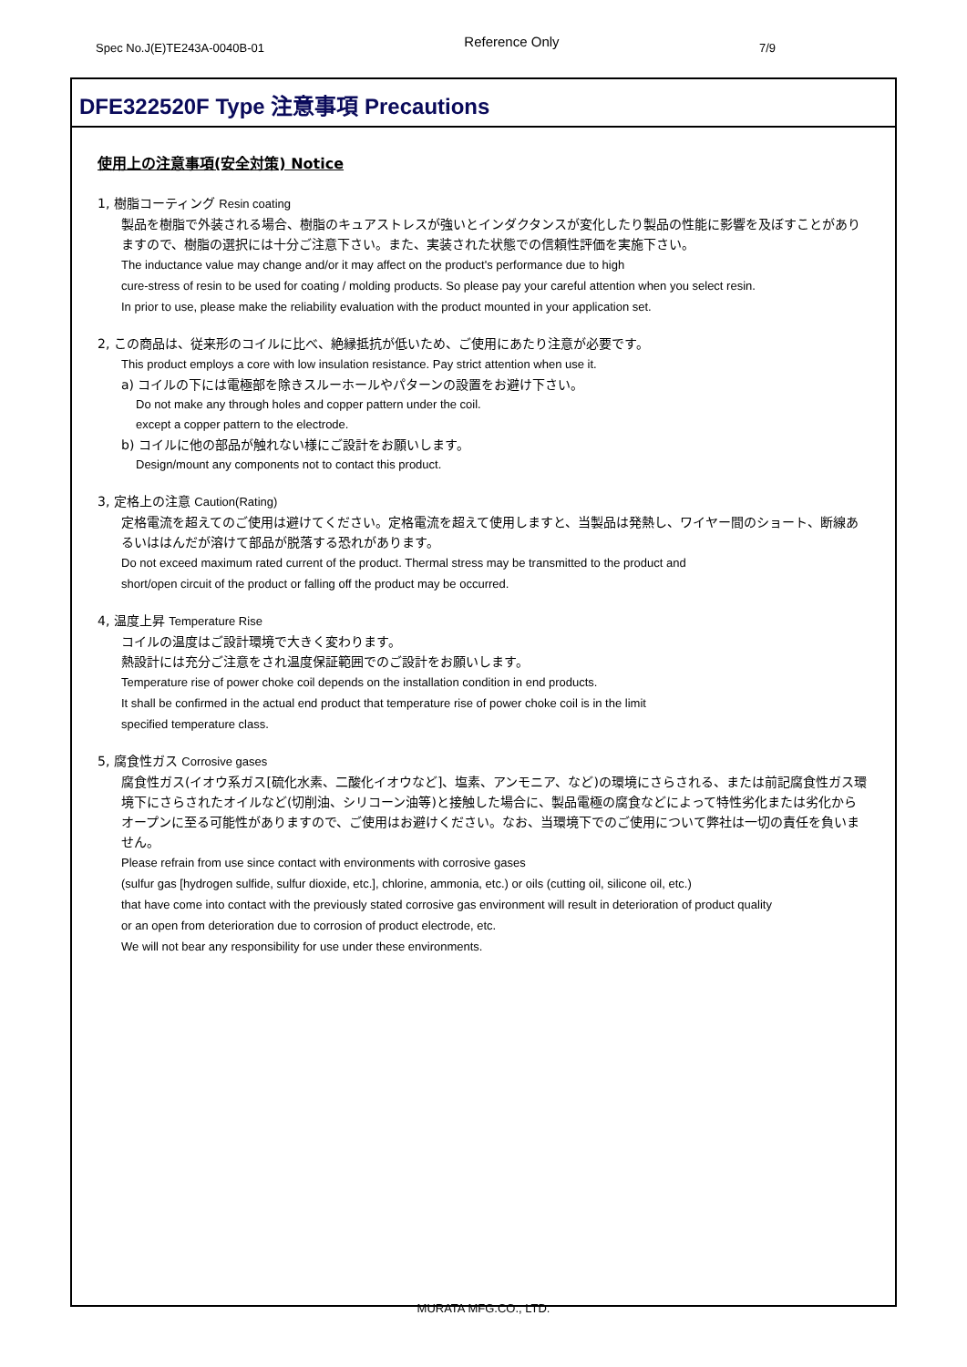Spec No.J(E)TE243A-0040B-01 Reference Only 7/9
DFE322520F Type 注意事項 Precautions
使用上の注意事項(安全対策) Notice
1, 樹脂コーティング Resin coating
製品を樹脂で外装される場合、樹脂のキュアストレスが強いとインダクタンスが変化したり製品の性能に影響を及ぼすことがありますので、樹脂の選択には十分ご注意下さい。また、実装された状態での信頼性評価を実施下さい。
The inductance value may change and/or it may affect on the product's performance due to high
cure-stress of resin to be used for coating / molding products. So please pay your careful attention when you select resin.
In prior to use, please make the reliability evaluation with the product mounted in your application set.
2, この商品は、従来形のコイルに比べ、絶縁抵抗が低いため、ご使用にあたり注意が必要です。
This product employs a core with low insulation resistance. Pay strict attention when use it.
a) コイルの下には電極部を除きスルーホールやパターンの設置をお避け下さい。
Do not make any through holes and copper pattern under the coil.
except a copper pattern to the electrode.
b) コイルに他の部品が触れない様にご設計をお願いします。
Design/mount any components not to contact this product.
3, 定格上の注意 Caution(Rating)
定格電流を超えてのご使用は避けてください。定格電流を超えて使用しますと、当製品は発熱し、ワイヤー間のショート、断線あるいははんだが溶けて部品が脱落する恐れがあります。
Do not exceed maximum rated current of the product. Thermal stress may be transmitted to the product and
short/open circuit of the product or falling off the product may be occurred.
4, 温度上昇 Temperature Rise
コイルの温度はご設計環境で大きく変わります。
熱設計には充分ご注意をされ温度保証範囲でのご設計をお願いします。
Temperature rise of power choke coil depends on the installation condition in end products.
It shall be confirmed in the actual end product that temperature rise of power choke coil is in the limit
specified temperature class.
5, 腐食性ガス Corrosive gases
腐食性ガス(イオウ系ガス[硫化水素、二酸化イオウなど]、塩素、アンモニア、など)の環境にさらされる、または前記腐食性ガス環境下にさらされたオイルなど(切削油、シリコーン油等)と接触した場合に、製品電極の腐食などによって特性劣化または劣化からオープンに至る可能性がありますので、ご使用はお避けください。なお、当環境下でのご使用について弊社は一切の責任を負いません。
Please refrain from use since contact with environments with corrosive gases
(sulfur gas [hydrogen sulfide, sulfur dioxide, etc.], chlorine, ammonia, etc.) or oils (cutting oil, silicone oil, etc.)
that have come into contact with the previously stated corrosive gas environment will result in deterioration of product quality
or an open from deterioration due to corrosion of product electrode, etc.
We will not bear any responsibility for use under these environments.
MURATA MFG.CO., LTD.